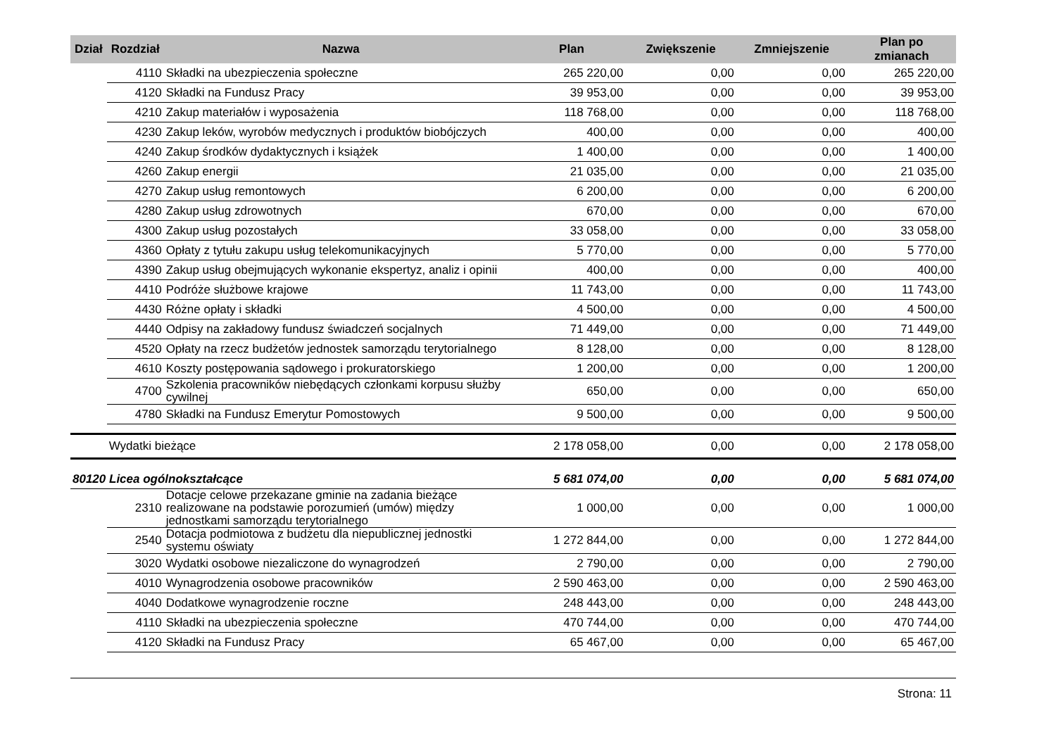| Dział | Rozdział | Nazwa | Plan | Zwiększenie | Zmniejszenie | Plan po zmianach |
| --- | --- | --- | --- | --- | --- | --- |
| | 4110 | Składki na ubezpieczenia społeczne | 265 220,00 | 0,00 | 0,00 | 265 220,00 |
| | 4120 | Składki na Fundusz Pracy | 39 953,00 | 0,00 | 0,00 | 39 953,00 |
| | 4210 | Zakup materiałów i wyposażenia | 118 768,00 | 0,00 | 0,00 | 118 768,00 |
| | 4230 | Zakup leków, wyrobów medycznych i produktów biobójczych | 400,00 | 0,00 | 0,00 | 400,00 |
| | 4240 | Zakup środków dydaktycznych i książek | 1 400,00 | 0,00 | 0,00 | 1 400,00 |
| | 4260 | Zakup energii | 21 035,00 | 0,00 | 0,00 | 21 035,00 |
| | 4270 | Zakup usług remontowych | 6 200,00 | 0,00 | 0,00 | 6 200,00 |
| | 4280 | Zakup usług zdrowotnych | 670,00 | 0,00 | 0,00 | 670,00 |
| | 4300 | Zakup usług pozostałych | 33 058,00 | 0,00 | 0,00 | 33 058,00 |
| | 4360 | Opłaty z tytułu zakupu usług telekomunikacyjnych | 5 770,00 | 0,00 | 0,00 | 5 770,00 |
| | 4390 | Zakup usług obejmujących wykonanie ekspertyz, analiz i opinii | 400,00 | 0,00 | 0,00 | 400,00 |
| | 4410 | Podróże służbowe krajowe | 11 743,00 | 0,00 | 0,00 | 11 743,00 |
| | 4430 | Różne opłaty i składki | 4 500,00 | 0,00 | 0,00 | 4 500,00 |
| | 4440 | Odpisy na zakładowy fundusz świadczeń socjalnych | 71 449,00 | 0,00 | 0,00 | 71 449,00 |
| | 4520 | Opłaty na rzecz budżetów jednostek samorządu terytorialnego | 8 128,00 | 0,00 | 0,00 | 8 128,00 |
| | 4610 | Koszty postępowania sądowego i prokuratorskiego | 1 200,00 | 0,00 | 0,00 | 1 200,00 |
| | 4700 | Szkolenia pracowników niebędących członkami korpusu służby cywilnej | 650,00 | 0,00 | 0,00 | 650,00 |
| | 4780 | Składki na Fundusz Emerytur Pomostowych | 9 500,00 | 0,00 | 0,00 | 9 500,00 |
| | Wydatki bieżące | | 2 178 058,00 | 0,00 | 0,00 | 2 178 058,00 |
| 80120 Licea ogólnokształcące | | | 5 681 074,00 | 0,00 | 0,00 | 5 681 074,00 |
| | 2310 | Dotacje celowe przekazane gminie na zadania bieżące realizowane na podstawie porozumień (umów) między jednostkami samorządu terytorialnego | 1 000,00 | 0,00 | 0,00 | 1 000,00 |
| | 2540 | Dotacja podmiotowa z budżetu dla niepublicznej jednostki systemu oświaty | 1 272 844,00 | 0,00 | 0,00 | 1 272 844,00 |
| | 3020 | Wydatki osobowe niezaliczone do wynagrodzeń | 2 790,00 | 0,00 | 0,00 | 2 790,00 |
| | 4010 | Wynagrodzenia osobowe pracowników | 2 590 463,00 | 0,00 | 0,00 | 2 590 463,00 |
| | 4040 | Dodatkowe wynagrodzenie roczne | 248 443,00 | 0,00 | 0,00 | 248 443,00 |
| | 4110 | Składki na ubezpieczenia społeczne | 470 744,00 | 0,00 | 0,00 | 470 744,00 |
| | 4120 | Składki na Fundusz Pracy | 65 467,00 | 0,00 | 0,00 | 65 467,00 |
Strona: 11